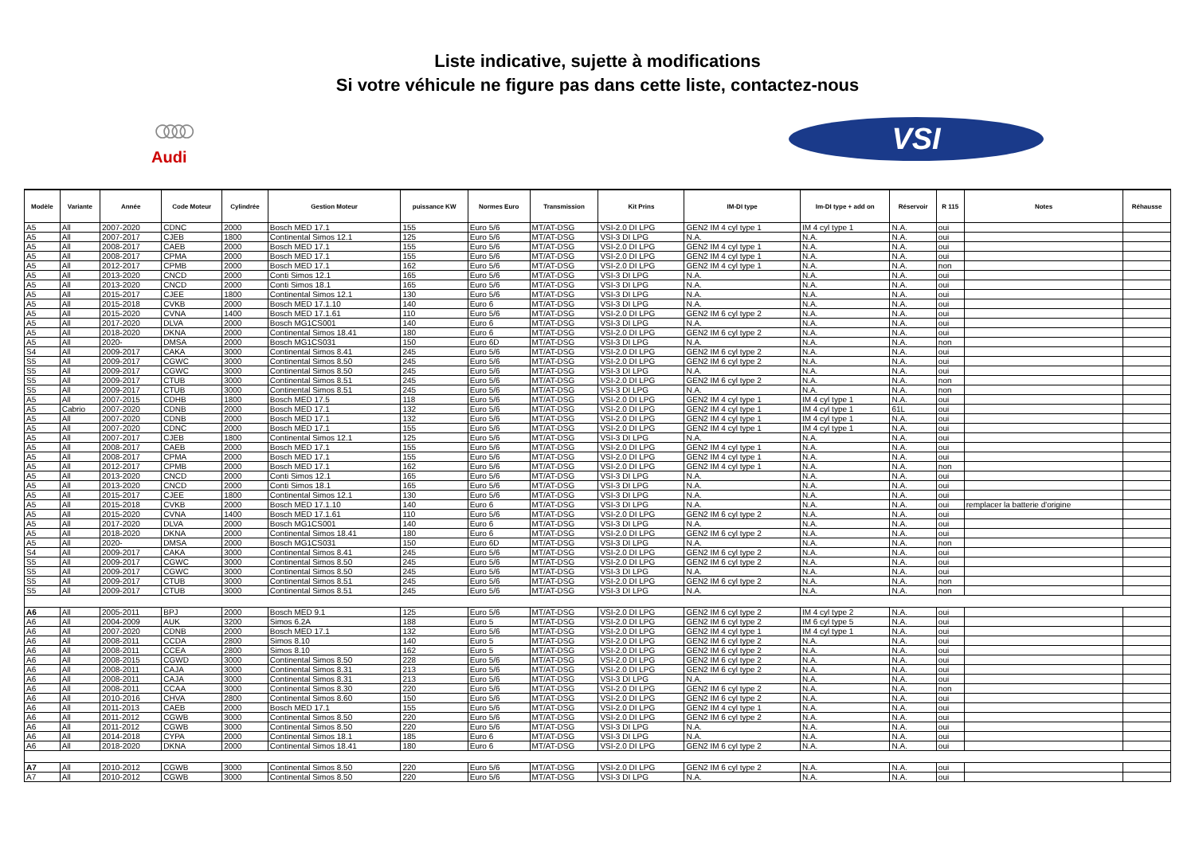Liste indicative, sujette à modifications
Si votre véhicule ne figure pas dans cette liste, contactez-nous
○○○○
Audi
VSI
| Modèle | Variante | Année | Code Moteur | Cylindrée | Gestion Moteur | puissance KW | Normes Euro | Transmission | Kit Prins | IM-DI type | Im-DI type + add on | Réservoir | R 115 | Notes | Réhausse |
| --- | --- | --- | --- | --- | --- | --- | --- | --- | --- | --- | --- | --- | --- | --- | --- |
| A5 | All | 2007-2020 | CDNC | 2000 | Bosch MED 17.1 | 155 | Euro 5/6 | MT/AT-DSG | VSI-2.0 DI LPG | GEN2 IM 4 cyl type 1 | IM 4 cyl type 1 | N.A. | oui | | |
| A5 | All | 2007-2017 | CJEB | 1800 | Continental Simos 12.1 | 125 | Euro 5/6 | MT/AT-DSG | VSI-3 DI LPG | N.A. | N.A. | N.A. | oui | | |
| A5 | All | 2008-2017 | CAEB | 2000 | Bosch MED 17.1 | 155 | Euro 5/6 | MT/AT-DSG | VSI-2.0 DI LPG | GEN2 IM 4 cyl type 1 | N.A. | N.A. | oui | | |
| A5 | All | 2008-2017 | CPMA | 2000 | Bosch MED 17.1 | 155 | Euro 5/6 | MT/AT-DSG | VSI-2.0 DI LPG | GEN2 IM 4 cyl type 1 | N.A. | N.A. | oui | | |
| A5 | All | 2012-2017 | CPMB | 2000 | Bosch MED 17.1 | 162 | Euro 5/6 | MT/AT-DSG | VSI-2.0 DI LPG | GEN2 IM 4 cyl type 1 | N.A. | N.A. | non | | |
| A5 | All | 2013-2020 | CNCD | 2000 | Conti Simos 12.1 | 165 | Euro 5/6 | MT/AT-DSG | VSI-3 DI LPG | N.A. | N.A. | N.A. | oui | | |
| A5 | All | 2013-2020 | CNCD | 2000 | Conti Simos 18.1 | 165 | Euro 5/6 | MT/AT-DSG | VSI-3 DI LPG | N.A. | N.A. | N.A. | oui | | |
| A5 | All | 2015-2017 | CJEE | 1800 | Continental Simos 12.1 | 130 | Euro 5/6 | MT/AT-DSG | VSI-3 DI LPG | N.A. | N.A. | N.A. | oui | | |
| A5 | All | 2015-2018 | CVKB | 2000 | Bosch MED 17.1.10 | 140 | Euro 6 | MT/AT-DSG | VSI-3 DI LPG | N.A. | N.A. | N.A. | oui | | |
| A5 | All | 2015-2020 | CVNA | 1400 | Bosch MED 17.1.61 | 110 | Euro 5/6 | MT/AT-DSG | VSI-2.0 DI LPG | GEN2 IM 6 cyl type 2 | N.A. | N.A. | oui | | |
| A5 | All | 2017-2020 | DLVA | 2000 | Bosch MG1CS001 | 140 | Euro 6 | MT/AT-DSG | VSI-3 DI LPG | N.A. | N.A. | N.A. | oui | | |
| A5 | All | 2018-2020 | DKNA | 2000 | Continental Simos 18.41 | 180 | Euro 6 | MT/AT-DSG | VSI-2.0 DI LPG | GEN2 IM 6 cyl type 2 | N.A. | N.A. | oui | | |
| A5 | All | 2020- | DMSA | 2000 | Bosch MG1CS031 | 150 | Euro 6D | MT/AT-DSG | VSI-3 DI LPG | N.A. | N.A. | N.A. | non | | |
| S4 | All | 2009-2017 | CAKA | 3000 | Continental Simos 8.41 | 245 | Euro 5/6 | MT/AT-DSG | VSI-2.0 DI LPG | GEN2 IM 6 cyl type 2 | N.A. | N.A. | oui | | |
| S5 | All | 2009-2017 | CGWC | 3000 | Continental Simos 8.50 | 245 | Euro 5/6 | MT/AT-DSG | VSI-2.0 DI LPG | GEN2 IM 6 cyl type 2 | N.A. | N.A. | oui | | |
| S5 | All | 2009-2017 | CGWC | 3000 | Continental Simos 8.50 | 245 | Euro 5/6 | MT/AT-DSG | VSI-3 DI LPG | N.A. | N.A. | N.A. | oui | | |
| S5 | All | 2009-2017 | CTUB | 3000 | Continental Simos 8.51 | 245 | Euro 5/6 | MT/AT-DSG | VSI-2.0 DI LPG | GEN2 IM 6 cyl type 2 | N.A. | N.A. | non | | |
| S5 | All | 2009-2017 | CTUB | 3000 | Continental Simos 8.51 | 245 | Euro 5/6 | MT/AT-DSG | VSI-3 DI LPG | N.A. | N.A. | N.A. | non | | |
| A5 | All | 2007-2015 | CDHB | 1800 | Bosch MED 17.5 | 118 | Euro 5/6 | MT/AT-DSG | VSI-2.0 DI LPG | GEN2 IM 4 cyl type 1 | IM 4 cyl type 1 | N.A. | oui | | |
| A5 | Cabrio | 2007-2020 | CDNB | 2000 | Bosch MED 17.1 | 132 | Euro 5/6 | MT/AT-DSG | VSI-2.0 DI LPG | GEN2 IM 4 cyl type 1 | IM 4 cyl type 1 | 61L | oui | | |
| A5 | All | 2007-2020 | CDNB | 2000 | Bosch MED 17.1 | 132 | Euro 5/6 | MT/AT-DSG | VSI-2.0 DI LPG | GEN2 IM 4 cyl type 1 | IM 4 cyl type 1 | N.A. | oui | | |
| A5 | All | 2007-2020 | CDNC | 2000 | Bosch MED 17.1 | 155 | Euro 5/6 | MT/AT-DSG | VSI-2.0 DI LPG | GEN2 IM 4 cyl type 1 | IM 4 cyl type 1 | N.A. | oui | | |
| A5 | All | 2007-2017 | CJEB | 1800 | Continental Simos 12.1 | 125 | Euro 5/6 | MT/AT-DSG | VSI-3 DI LPG | N.A. | N.A. | N.A. | oui | | |
| A5 | All | 2008-2017 | CAEB | 2000 | Bosch MED 17.1 | 155 | Euro 5/6 | MT/AT-DSG | VSI-2.0 DI LPG | GEN2 IM 4 cyl type 1 | N.A. | N.A. | oui | | |
| A5 | All | 2008-2017 | CPMA | 2000 | Bosch MED 17.1 | 155 | Euro 5/6 | MT/AT-DSG | VSI-2.0 DI LPG | GEN2 IM 4 cyl type 1 | N.A. | N.A. | oui | | |
| A5 | All | 2012-2017 | CPMB | 2000 | Bosch MED 17.1 | 162 | Euro 5/6 | MT/AT-DSG | VSI-2.0 DI LPG | GEN2 IM 4 cyl type 1 | N.A. | N.A. | non | | |
| A5 | All | 2013-2020 | CNCD | 2000 | Conti Simos 12.1 | 165 | Euro 5/6 | MT/AT-DSG | VSI-3 DI LPG | N.A. | N.A. | N.A. | oui | | |
| A5 | All | 2013-2020 | CNCD | 2000 | Conti Simos 18.1 | 165 | Euro 5/6 | MT/AT-DSG | VSI-3 DI LPG | N.A. | N.A. | N.A. | oui | | |
| A5 | All | 2015-2017 | CJEE | 1800 | Continental Simos 12.1 | 130 | Euro 5/6 | MT/AT-DSG | VSI-3 DI LPG | N.A. | N.A. | N.A. | oui | | |
| A5 | All | 2015-2018 | CVKB | 2000 | Bosch MED 17.1.10 | 140 | Euro 6 | MT/AT-DSG | VSI-3 DI LPG | N.A. | N.A. | N.A. | oui | remplacer la batterie d'origine | |
| A5 | All | 2015-2020 | CVNA | 1400 | Bosch MED 17.1.61 | 110 | Euro 5/6 | MT/AT-DSG | VSI-2.0 DI LPG | GEN2 IM 6 cyl type 2 | N.A. | N.A. | oui | | |
| A5 | All | 2017-2020 | DLVA | 2000 | Bosch MG1CS001 | 140 | Euro 6 | MT/AT-DSG | VSI-3 DI LPG | N.A. | N.A. | N.A. | oui | | |
| A5 | All | 2018-2020 | DKNA | 2000 | Continental Simos 18.41 | 180 | Euro 6 | MT/AT-DSG | VSI-2.0 DI LPG | GEN2 IM 6 cyl type 2 | N.A. | N.A. | oui | | |
| A5 | All | 2020- | DMSA | 2000 | Bosch MG1CS031 | 150 | Euro 6D | MT/AT-DSG | VSI-3 DI LPG | N.A. | N.A. | N.A. | non | | |
| S4 | All | 2009-2017 | CAKA | 3000 | Continental Simos 8.41 | 245 | Euro 5/6 | MT/AT-DSG | VSI-2.0 DI LPG | GEN2 IM 6 cyl type 2 | N.A. | N.A. | oui | | |
| S5 | All | 2009-2017 | CGWC | 3000 | Continental Simos 8.50 | 245 | Euro 5/6 | MT/AT-DSG | VSI-2.0 DI LPG | GEN2 IM 6 cyl type 2 | N.A. | N.A. | oui | | |
| S5 | All | 2009-2017 | CGWC | 3000 | Continental Simos 8.50 | 245 | Euro 5/6 | MT/AT-DSG | VSI-3 DI LPG | N.A. | N.A. | N.A. | oui | | |
| S5 | All | 2009-2017 | CTUB | 3000 | Continental Simos 8.51 | 245 | Euro 5/6 | MT/AT-DSG | VSI-2.0 DI LPG | GEN2 IM 6 cyl type 2 | N.A. | N.A. | non | | |
| S5 | All | 2009-2017 | CTUB | 3000 | Continental Simos 8.51 | 245 | Euro 5/6 | MT/AT-DSG | VSI-3 DI LPG | N.A. | N.A. | N.A. | non | | |
| A6 | All | 2005-2011 | BPJ | 2000 | Bosch MED 9.1 | 125 | Euro 5/6 | MT/AT-DSG | VSI-2.0 DI LPG | GEN2 IM 6 cyl type 2 | IM 4 cyl type 2 | N.A. | oui | | |
| A6 | All | 2004-2009 | AUK | 3200 | Simos 6.2A | 188 | Euro 5 | MT/AT-DSG | VSI-2.0 DI LPG | GEN2 IM 6 cyl type 2 | IM 6 cyl type 5 | N.A. | oui | | |
| A6 | All | 2007-2020 | CDNB | 2000 | Bosch MED 17.1 | 132 | Euro 5/6 | MT/AT-DSG | VSI-2.0 DI LPG | GEN2 IM 4 cyl type 1 | IM 4 cyl type 1 | N.A. | oui | | |
| A6 | All | 2008-2011 | CCDA | 2800 | Simos 8.10 | 140 | Euro 5 | MT/AT-DSG | VSI-2.0 DI LPG | GEN2 IM 6 cyl type 2 | N.A. | N.A. | oui | | |
| A6 | All | 2008-2011 | CCEA | 2800 | Simos 8.10 | 162 | Euro 5 | MT/AT-DSG | VSI-2.0 DI LPG | GEN2 IM 6 cyl type 2 | N.A. | N.A. | oui | | |
| A6 | All | 2008-2015 | CGWD | 3000 | Continental Simos 8.50 | 228 | Euro 5/6 | MT/AT-DSG | VSI-2.0 DI LPG | GEN2 IM 6 cyl type 2 | N.A. | N.A. | oui | | |
| A6 | All | 2008-2011 | CAJA | 3000 | Continental Simos 8.31 | 213 | Euro 5/6 | MT/AT-DSG | VSI-2.0 DI LPG | GEN2 IM 6 cyl type 2 | N.A. | N.A. | oui | | |
| A6 | All | 2008-2011 | CAJA | 3000 | Continental Simos 8.31 | 213 | Euro 5/6 | MT/AT-DSG | VSI-3 DI LPG | N.A. | N.A. | N.A. | oui | | |
| A6 | All | 2008-2011 | CCAA | 3000 | Continental Simos 8.30 | 220 | Euro 5/6 | MT/AT-DSG | VSI-2.0 DI LPG | GEN2 IM 6 cyl type 2 | N.A. | N.A. | non | | |
| A6 | All | 2010-2016 | CHVA | 2800 | Continental Simos 8.60 | 150 | Euro 5/6 | MT/AT-DSG | VSI-2.0 DI LPG | GEN2 IM 6 cyl type 2 | N.A. | N.A. | oui | | |
| A6 | All | 2011-2013 | CAEB | 2000 | Bosch MED 17.1 | 155 | Euro 5/6 | MT/AT-DSG | VSI-2.0 DI LPG | GEN2 IM 4 cyl type 1 | N.A. | N.A. | oui | | |
| A6 | All | 2011-2012 | CGWB | 3000 | Continental Simos 8.50 | 220 | Euro 5/6 | MT/AT-DSG | VSI-2.0 DI LPG | GEN2 IM 6 cyl type 2 | N.A. | N.A. | oui | | |
| A6 | All | 2011-2012 | CGWB | 3000 | Continental Simos 8.50 | 220 | Euro 5/6 | MT/AT-DSG | VSI-3 DI LPG | N.A. | N.A. | N.A. | oui | | |
| A6 | All | 2014-2018 | CYPA | 2000 | Continental Simos 18.1 | 185 | Euro 6 | MT/AT-DSG | VSI-3 DI LPG | N.A. | N.A. | N.A. | oui | | |
| A6 | All | 2018-2020 | DKNA | 2000 | Continental Simos 18.41 | 180 | Euro 6 | MT/AT-DSG | VSI-2.0 DI LPG | GEN2 IM 6 cyl type 2 | N.A. | N.A. | oui | | |
| A7 | All | 2010-2012 | CGWB | 3000 | Continental Simos 8.50 | 220 | Euro 5/6 | MT/AT-DSG | VSI-2.0 DI LPG | GEN2 IM 6 cyl type 2 | N.A. | N.A. | oui | | |
| A7 | All | 2010-2012 | CGWB | 3000 | Continental Simos 8.50 | 220 | Euro 5/6 | MT/AT-DSG | VSI-3 DI LPG | N.A. | N.A. | N.A. | oui | | |